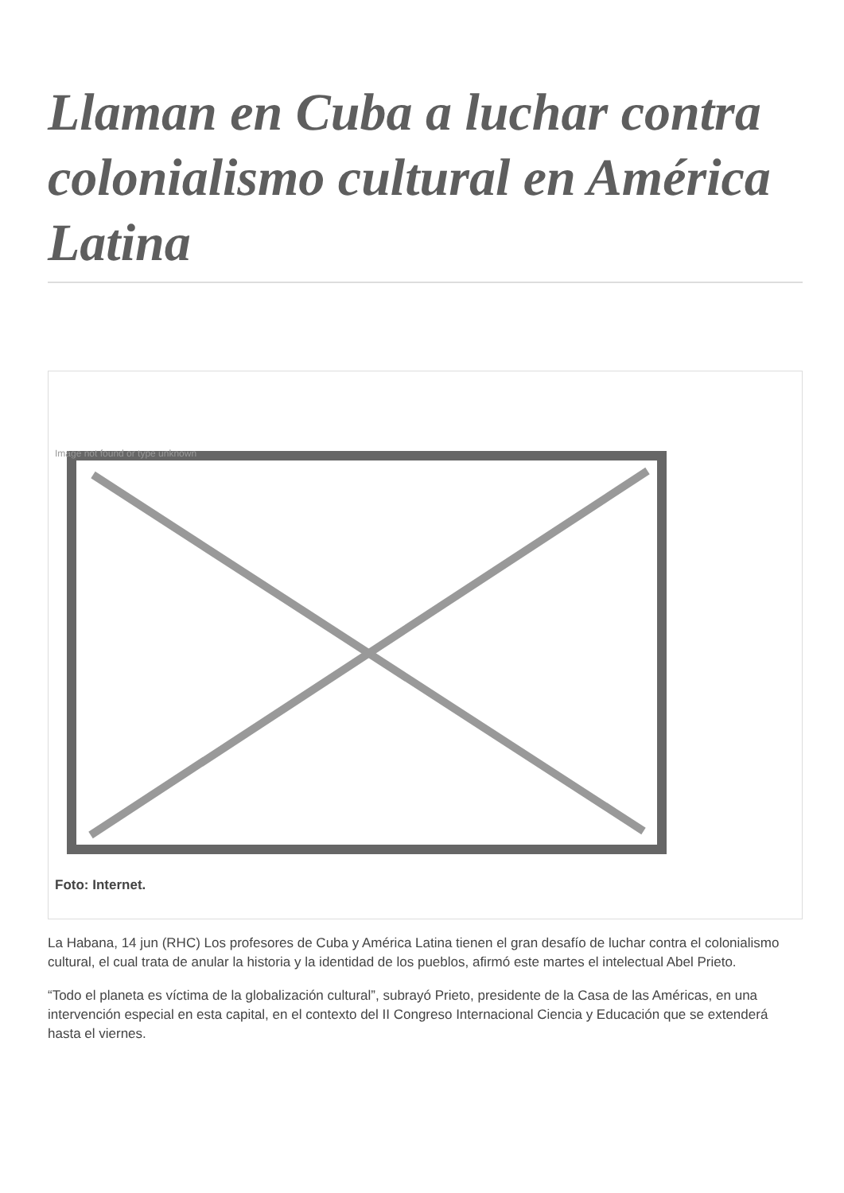Llaman en Cuba a luchar contra colonialismo cultural en América Latina
Image not found or type unknown
Foto: Internet.
La Habana, 14 jun (RHC) Los profesores de Cuba y América Latina tienen el gran desafío de luchar contra el colonialismo cultural, el cual trata de anular la historia y la identidad de los pueblos, afirmó este martes el intelectual Abel Prieto.
“Todo el planeta es víctima de la globalización cultural”, subrayó Prieto, presidente de la Casa de las Américas, en una intervención especial en esta capital, en el contexto del II Congreso Internacional Ciencia y Educación que se extenderá hasta el viernes.